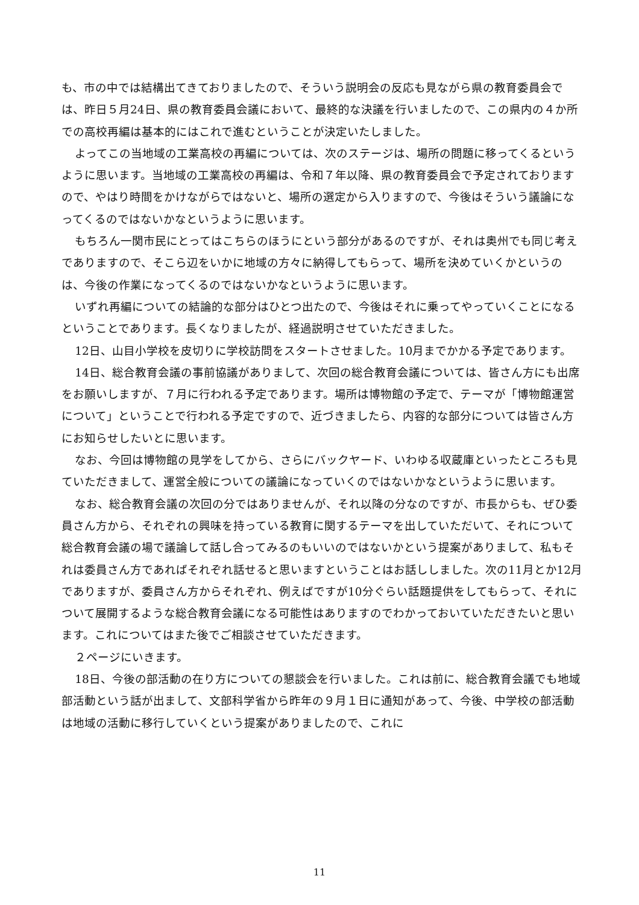も、市の中では結構出てきておりましたので、そういう説明会の反応も見ながら県の教育委員会では、昨日５月24日、県の教育委員会議において、最終的な決議を行いましたので、この県内の４か所での高校再編は基本的にはこれで進むということが決定いたしました。
よってこの当地域の工業高校の再編については、次のステージは、場所の問題に移ってくるというように思います。当地域の工業高校の再編は、令和７年以降、県の教育委員会で予定されておりますので、やはり時間をかけながらではないと、場所の選定から入りますので、今後はそういう議論になってくるのではないかなというように思います。
もちろん一関市民にとってはこちらのほうにという部分があるのですが、それは奥州でも同じ考えでありますので、そこら辺をいかに地域の方々に納得してもらって、場所を決めていくかというのは、今後の作業になってくるのではないかなというように思います。
いずれ再編についての結論的な部分はひとつ出たので、今後はそれに乗ってやっていくことになるということであります。長くなりましたが、経過説明させていただきました。
12日、山目小学校を皮切りに学校訪問をスタートさせました。10月までかかる予定であります。
14日、総合教育会議の事前協議がありまして、次回の総合教育会議については、皆さん方にも出席をお願いしますが、７月に行われる予定であります。場所は博物館の予定で、テーマが「博物館運営について」ということで行われる予定ですので、近づきましたら、内容的な部分については皆さん方にお知らせしたいとに思います。
なお、今回は博物館の見学をしてから、さらにバックヤード、いわゆる収蔵庫といったところも見ていただきまして、運営全般についての議論になっていくのではないかなというように思います。
なお、総合教育会議の次回の分ではありませんが、それ以降の分なのですが、市長からも、ぜひ委員さん方から、それぞれの興味を持っている教育に関するテーマを出していただいて、それについて総合教育会議の場で議論して話し合ってみるのもいいのではないかという提案がありまして、私もそれは委員さん方であればそれぞれ話せると思いますということはお話ししました。次の11月とか12月でありますが、委員さん方からそれぞれ、例えばですが10分ぐらい話題提供をしてもらって、それについて展開するような総合教育会議になる可能性はありますのでわかっておいていただきたいと思います。これについてはまた後でご相談させていただきます。
２ページにいきます。
18日、今後の部活動の在り方についての懇談会を行いました。これは前に、総合教育会議でも地域部活動という話が出まして、文部科学省から昨年の９月１日に通知があって、今後、中学校の部活動は地域の活動に移行していくという提案がありましたので、これに
11